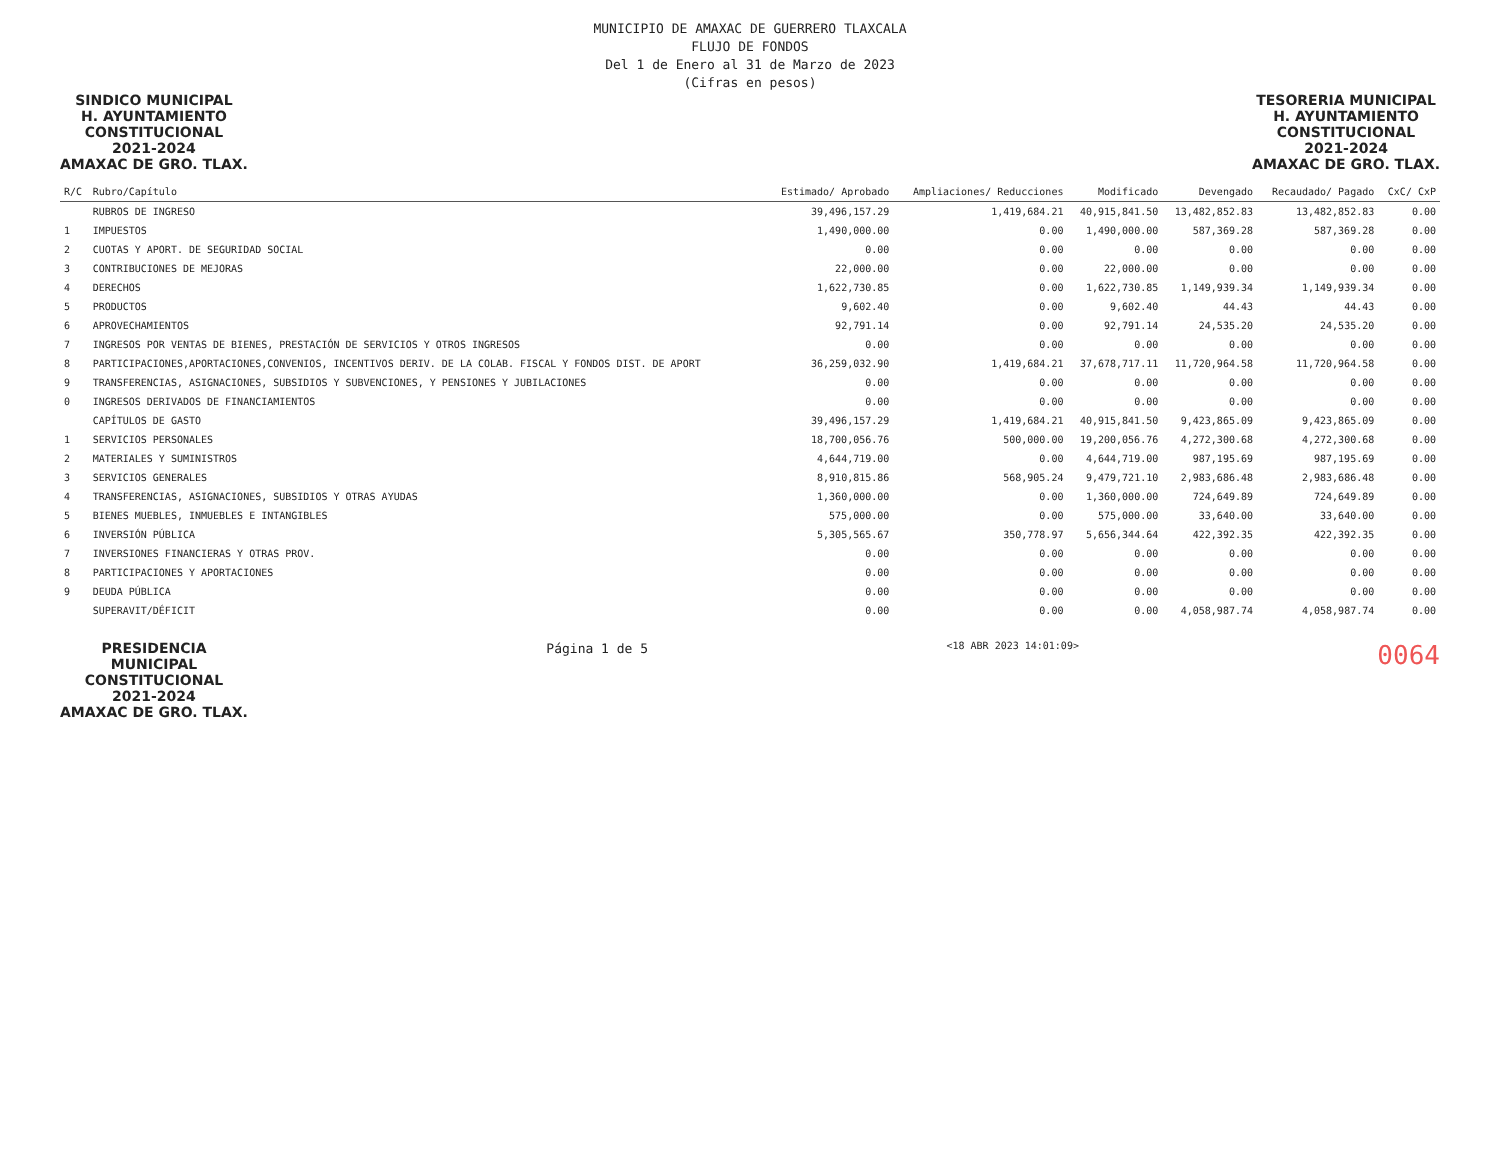MUNICIPIO DE AMAXAC DE GUERRERO TLAXCALA
FLUJO DE FONDOS
Del 1 de Enero al 31 de Marzo de 2023
(Cifras en pesos)
SINDICO MUNICIPAL
H. AYUNTAMIENTO
CONSTITUCIONAL
2021-2024
AMAXAC DE GRO. TLAX.
TESORERIA MUNICIPAL
H. AYUNTAMIENTO
CONSTITUCIONAL
2021-2024
AMAXAC DE GRO. TLAX.
| R/C | Rubro/Capítulo | Estimado/ Aprobado | Ampliaciones/ Reducciones | Modificado | Devengado | Recaudado/ Pagado | CxC/ CxP |
| --- | --- | --- | --- | --- | --- | --- | --- |
| | RUBROS DE INGRESO | 39,496,157.29 | 1,419,684.21 | 40,915,841.50 | 13,482,852.83 | 13,482,852.83 | 0.00 |
| 1 | IMPUESTOS | 1,490,000.00 | 0.00 | 1,490,000.00 | 587,369.28 | 587,369.28 | 0.00 |
| 2 | CUOTAS Y APORT. DE SEGURIDAD SOCIAL | 0.00 | 0.00 | 0.00 | 0.00 | 0.00 | 0.00 |
| 3 | CONTRIBUCIONES DE MEJORAS | 22,000.00 | 0.00 | 22,000.00 | 0.00 | 0.00 | 0.00 |
| 4 | DERECHOS | 1,622,730.85 | 0.00 | 1,622,730.85 | 1,149,939.34 | 1,149,939.34 | 0.00 |
| 5 | PRODUCTOS | 9,602.40 | 0.00 | 9,602.40 | 44.43 | 44.43 | 0.00 |
| 6 | APROVECHAMIENTOS | 92,791.14 | 0.00 | 92,791.14 | 24,535.20 | 24,535.20 | 0.00 |
| 7 | INGRESOS POR VENTAS DE BIENES, PRESTACIÓN DE SERVICIOS Y OTROS INGRESOS | 0.00 | 0.00 | 0.00 | 0.00 | 0.00 | 0.00 |
| 8 | PARTICIPACIONES,APORTACIONES,CONVENIOS, INCENTIVOS DERIV. DE LA COLAB. FISCAL Y FONDOS DIST. DE APORT | 36,259,032.90 | 1,419,684.21 | 37,678,717.11 | 11,720,964.58 | 11,720,964.58 | 0.00 |
| 9 | TRANSFERENCIAS, ASIGNACIONES, SUBSIDIOS Y SUBVENCIONES, Y PENSIONES Y JUBILACIONES | 0.00 | 0.00 | 0.00 | 0.00 | 0.00 | 0.00 |
| 0 | INGRESOS DERIVADOS DE FINANCIAMIENTOS | 0.00 | 0.00 | 0.00 | 0.00 | 0.00 | 0.00 |
| | CAPÍTULOS DE GASTO | 39,496,157.29 | 1,419,684.21 | 40,915,841.50 | 9,423,865.09 | 9,423,865.09 | 0.00 |
| 1 | SERVICIOS PERSONALES | 18,700,056.76 | 500,000.00 | 19,200,056.76 | 4,272,300.68 | 4,272,300.68 | 0.00 |
| 2 | MATERIALES Y SUMINISTROS | 4,644,719.00 | 0.00 | 4,644,719.00 | 987,195.69 | 987,195.69 | 0.00 |
| 3 | SERVICIOS GENERALES | 8,910,815.86 | 568,905.24 | 9,479,721.10 | 2,983,686.48 | 2,983,686.48 | 0.00 |
| 4 | TRANSFERENCIAS, ASIGNACIONES, SUBSIDIOS Y OTRAS AYUDAS | 1,360,000.00 | 0.00 | 1,360,000.00 | 724,649.89 | 724,649.89 | 0.00 |
| 5 | BIENES MUEBLES, INMUEBLES E INTANGIBLES | 575,000.00 | 0.00 | 575,000.00 | 33,640.00 | 33,640.00 | 0.00 |
| 6 | INVERSIÓN PÚBLICA | 5,305,565.67 | 350,778.97 | 5,656,344.64 | 422,392.35 | 422,392.35 | 0.00 |
| 7 | INVERSIONES FINANCIERAS Y OTRAS PROV. | 0.00 | 0.00 | 0.00 | 0.00 | 0.00 | 0.00 |
| 8 | PARTICIPACIONES Y APORTACIONES | 0.00 | 0.00 | 0.00 | 0.00 | 0.00 | 0.00 |
| 9 | DEUDA PÚBLICA | 0.00 | 0.00 | 0.00 | 0.00 | 0.00 | 0.00 |
| | SUPERAVIT/DÉFICIT | 0.00 | 0.00 | 0.00 | 4,058,987.74 | 4,058,987.74 | 0.00 |
PRESIDENCIA
MUNICIPAL
CONSTITUCIONAL
2021-2024
AMAXAC DE GRO. TLAX.
Página 1 de 5
<18 ABR 2023 14:01:09>
0064